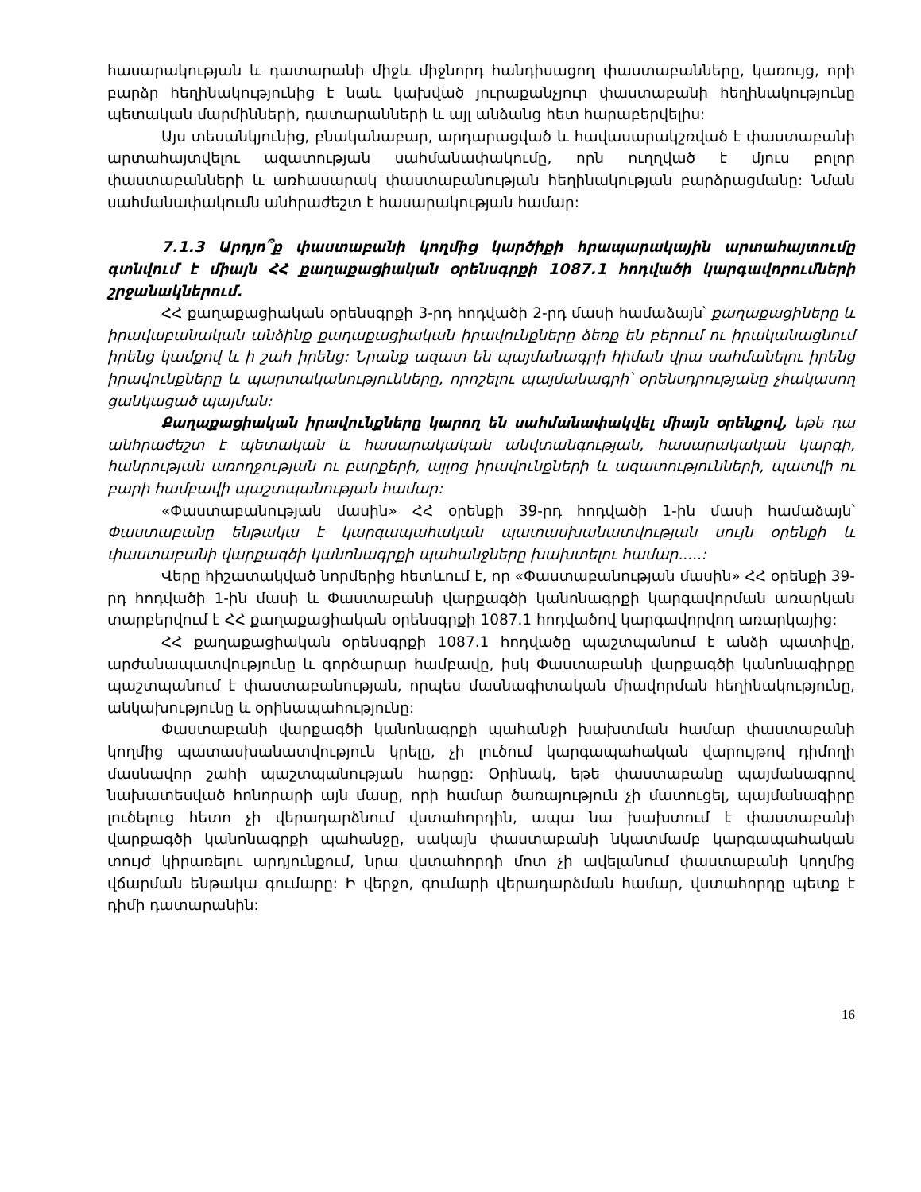հասարակության և դատարանի միջև միջնորդ հանդիսացող փաստաբանները, կառույց, որի բարձր հեղինակությունից է նաև կախված յուրաքանչյուր փաստաբանի հեղինակությունը պետական մարմինների, դատարանների և այլ անձանց հետ հարաբերվելիս:
Այս տեսանկյունից, բնականաբար, արդարացված և հավասարակշռված է փաստաբանի արտահայտվելու ազատության սահմանափակումը, որն ուղղված է մյուս բոլոր փաստաբանների և առհասարակ փաստաբանության հեղինակության բարձրացմանը: Նման սահմանափակումն անհրաժեշտ է հասարակության համար:
7.1.3 Արդյո՞ք փաստաբանի կողմից կարծիքի հրապարակային արտահայտումը գտնվում է միայն ՀՀ քաղաքացիական օրենսգրքի 1087.1 հոդվածի կարգավորումների շրջանակներում.
ՀՀ քաղաքացիական օրենսգրքի 3-րդ հոդվածի 2-րդ մասի համաձայն՝ քաղաքացիները և իրավաբանական անձինք քաղաքացիական իրավունքները ձեռք են բերում ու իրականացնում իրենց կամքով և ի շահ իրենց: Նրանք ազատ են պայմանագրի հիման վրա սահմանելու իրենց իրավունքները և պարտականությունները, որոշելու պայմանագրի՝ օրենսդրությանը չհակասող ցանկացած պայման:
Քաղաքացիական իրավունքները կարող են սահմանափակվել միայն օրենքով, եթե դա անհրաժեշտ է պետական և հասարակական անվտանգության, հասարակական կարգի, հանրության առողջության ու բարքերի, այլոց իրավունքների և ազատությունների, պատվի ու բարի համբավի պաշտպանության համար:
«Փաստաբանության մասին» ՀՀ օրենքի 39-րդ հոդվածի 1-ին մասի համաձայն՝ Փաստաբանը ենթակա է կարգապահական պատասխանատվության սույն օրենքի և փաստաբանի վարքագծի կանոնագրքի պահանջները խախտելու համար.....:
Վերը հիշատակված նորմերից հետևում է, որ «Փաստաբանության մասին» ՀՀ օրենքի 39-րդ հոդվածի 1-ին մասի և Փաստաբանի վարքագծի կանոնագրքի կարգավորման առարկան տարբերվում է ՀՀ քաղաքացիական օրենսգրքի 1087.1 հոդվածով կարգավորվող առարկայից:
ՀՀ քաղաքացիական օրենսգրքի 1087.1 հոդվածը պաշտպանում է անձի պատիվը, արժանապատվությունը և գործարար համբավը, իսկ Փաստաբանի վարքագծի կանոնագիրքը պաշտպանում է փաստաբանության, որպես մասնագիտական միավորման հեղինակությունը, անկախությունը և օրինապահությունը:
Փաստաբանի վարքագծի կանոնագրքի պահանջի խախտման համար փաստաբանի կողմից պատասխանատվություն կրելը, չի լուծում կարգապահական վարույթով դիմողի մասնավոր շահի պաշտպանության հարցը: Օրինակ, եթե փաստաբանը պայմանագրով նախատեսված հոնորարի այն մասը, որի համար ծառայություն չի մատուցել, պայմանագիրը լուծելուց հետո չի վերադարձնում վստահորդին, ապա նա խախտում է փաստաբանի վարքագծի կանոնագրքի պահանջը, սակայն փաստաբանի նկատմամբ կարգապահական տույժ կիրառելու արդյունքում, նրա վստահորդի մոտ չի ավելանում փաստաբանի կողմից վճարման ենթակա գումարը: Ի վերջո, գումարի վերադարձման համար, վստահորդը պետք է դիմի դատարանին:
16